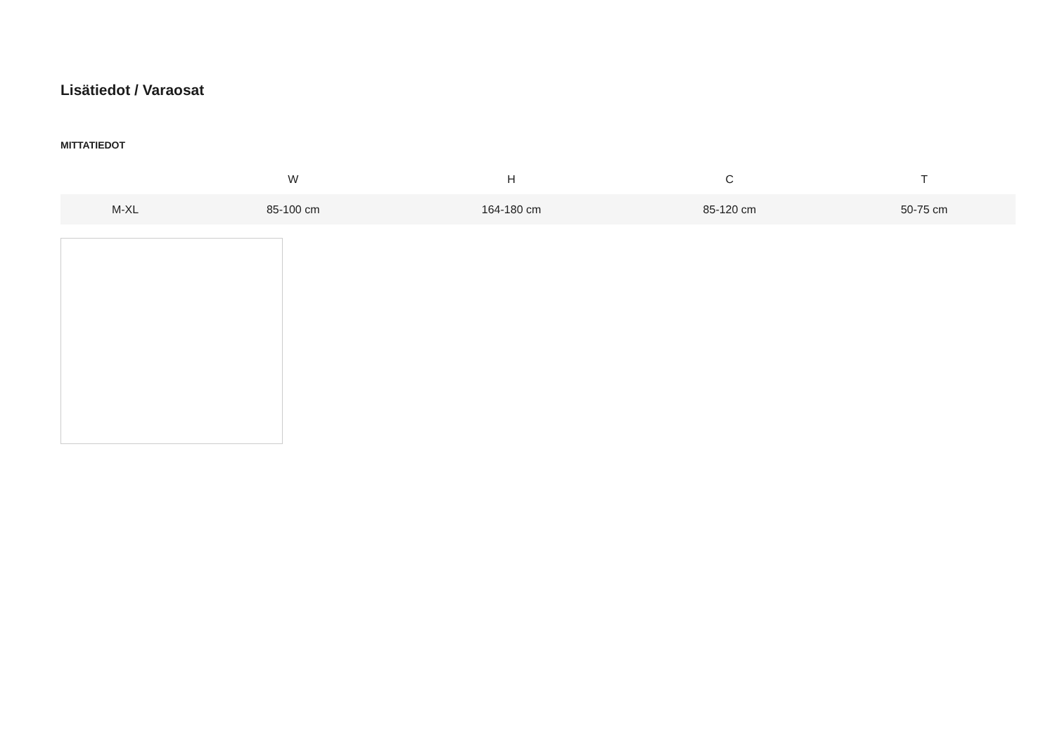Lisätiedot / Varaosat
MITTATIEDOT
| | W | H | C | T |
| --- | --- | --- | --- | --- |
| M-XL | 85-100 cm | 164-180 cm | 85-120 cm | 50-75 cm |